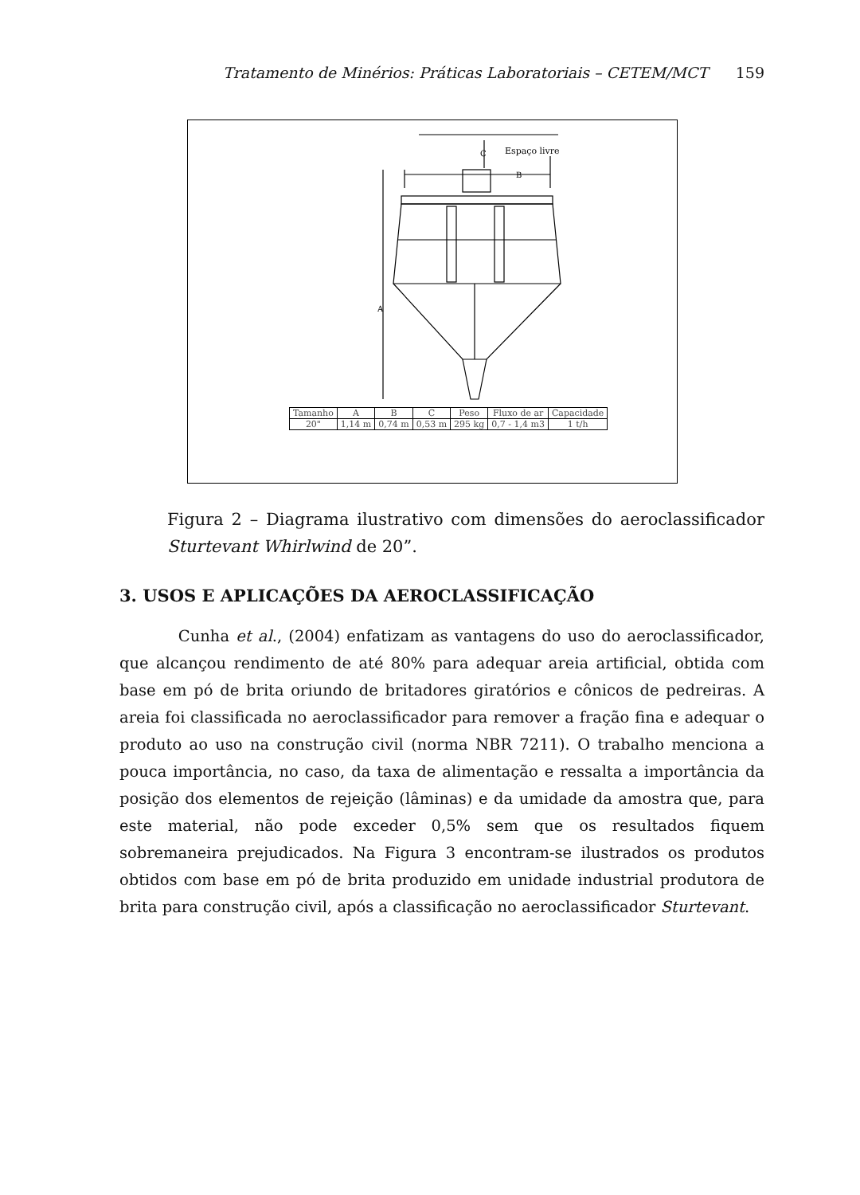Tratamento de Minérios: Práticas Laboratoriais – CETEM/MCT 159
Espaço livre
C
B
A
| Tamanho | A | B | C | Peso | Fluxo de ar | Capacidade |
| 20" | 1,14 m | 0,74 m | 0,53 m | 295 kg | 0,7 - 1,4 m3 | 1 t/h |
Figura 2 – Diagrama ilustrativo com dimensões do aeroclassificador Sturtevant Whirlwind de 20”.
3. USOS E APLICAÇÕES DA AEROCLASSIFICAÇÃO
Cunha et al., (2004) enfatizam as vantagens do uso do aeroclassificador, que alcançou rendimento de até 80% para adequar areia artificial, obtida com base em pó de brita oriundo de britadores giratórios e cônicos de pedreiras. A areia foi classificada no aeroclassificador para remover a fração fina e adequar o produto ao uso na construção civil (norma NBR 7211). O trabalho menciona a pouca importância, no caso, da taxa de alimentação e ressalta a importância da posição dos elementos de rejeição (lâminas) e da umidade da amostra que, para este material, não pode exceder 0,5% sem que os resultados fiquem sobremaneira prejudicados. Na Figura 3 encontram-se ilustrados os produtos obtidos com base em pó de brita produzido em unidade industrial produtora de brita para construção civil, após a classificação no aeroclassificador Sturtevant.